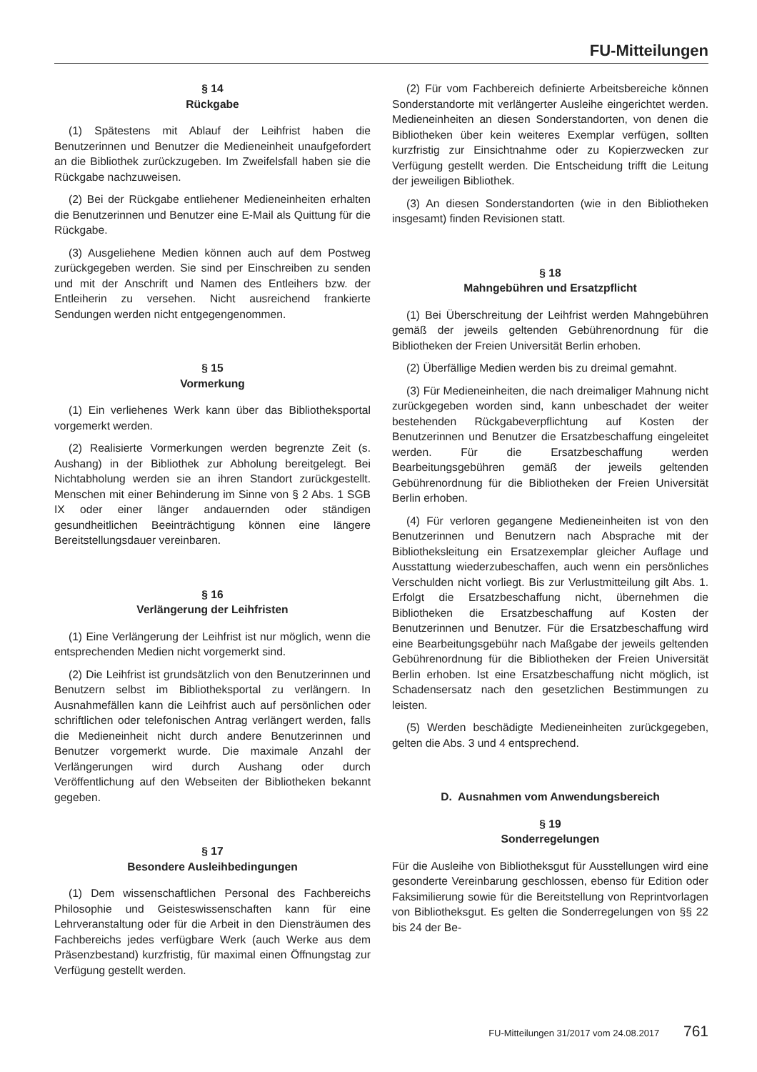FU-Mitteilungen
§ 14
Rückgabe
(1) Spätestens mit Ablauf der Leihfrist haben die Benutzerinnen und Benutzer die Medieneinheit unaufgefordert an die Bibliothek zurückzugeben. Im Zweifelsfall haben sie die Rückgabe nachzuweisen.
(2) Bei der Rückgabe entliehener Medieneinheiten erhalten die Benutzerinnen und Benutzer eine E-Mail als Quittung für die Rückgabe.
(3) Ausgeliehene Medien können auch auf dem Postweg zurückgegeben werden. Sie sind per Einschreiben zu senden und mit der Anschrift und Namen des Entleihers bzw. der Entleiherin zu versehen. Nicht ausreichend frankierte Sendungen werden nicht entgegengenommen.
§ 15
Vormerkung
(1) Ein verliehenes Werk kann über das Bibliotheksportal vorgemerkt werden.
(2) Realisierte Vormerkungen werden begrenzte Zeit (s. Aushang) in der Bibliothek zur Abholung bereitgelegt. Bei Nichtabholung werden sie an ihren Standort zurückgestellt. Menschen mit einer Behinderung im Sinne von § 2 Abs. 1 SGB IX oder einer länger andauernden oder ständigen gesundheitlichen Beeinträchtigung können eine längere Bereitstellungsdauer vereinbaren.
§ 16
Verlängerung der Leihfristen
(1) Eine Verlängerung der Leihfrist ist nur möglich, wenn die entsprechenden Medien nicht vorgemerkt sind.
(2) Die Leihfrist ist grundsätzlich von den Benutzerinnen und Benutzern selbst im Bibliotheksportal zu verlängern. In Ausnahmefällen kann die Leihfrist auch auf persönlichen oder schriftlichen oder telefonischen Antrag verlängert werden, falls die Medieneinheit nicht durch andere Benutzerinnen und Benutzer vorgemerkt wurde. Die maximale Anzahl der Verlängerungen wird durch Aushang oder durch Veröffentlichung auf den Webseiten der Bibliotheken bekannt gegeben.
§ 17
Besondere Ausleihbedingungen
(1) Dem wissenschaftlichen Personal des Fachbereichs Philosophie und Geisteswissenschaften kann für eine Lehrveranstaltung oder für die Arbeit in den Diensträumen des Fachbereichs jedes verfügbare Werk (auch Werke aus dem Präsenzbestand) kurzfristig, für maximal einen Öffnungstag zur Verfügung gestellt werden.
(2) Für vom Fachbereich definierte Arbeitsbereiche können Sonderstandorte mit verlängerter Ausleihe eingerichtet werden. Medieneinheiten an diesen Sonderstandorten, von denen die Bibliotheken über kein weiteres Exemplar verfügen, sollten kurzfristig zur Einsichtnahme oder zu Kopierzwecken zur Verfügung gestellt werden. Die Entscheidung trifft die Leitung der jeweiligen Bibliothek.
(3) An diesen Sonderstandorten (wie in den Bibliotheken insgesamt) finden Revisionen statt.
§ 18
Mahngebühren und Ersatzpflicht
(1) Bei Überschreitung der Leihfrist werden Mahngebühren gemäß der jeweils geltenden Gebührenordnung für die Bibliotheken der Freien Universität Berlin erhoben.
(2) Überfällige Medien werden bis zu dreimal gemahnt.
(3) Für Medieneinheiten, die nach dreimaliger Mahnung nicht zurückgegeben worden sind, kann unbeschadet der weiter bestehenden Rückgabeverpflichtung auf Kosten der Benutzerinnen und Benutzer die Ersatzbeschaffung eingeleitet werden. Für die Ersatzbeschaffung werden Bearbeitungsgebühren gemäß der jeweils geltenden Gebührenordnung für die Bibliotheken der Freien Universität Berlin erhoben.
(4) Für verloren gegangene Medieneinheiten ist von den Benutzerinnen und Benutzern nach Absprache mit der Bibliotheksleitung ein Ersatzexemplar gleicher Auflage und Ausstattung wiederzubeschaffen, auch wenn ein persönliches Verschulden nicht vorliegt. Bis zur Verlustmitteilung gilt Abs. 1. Erfolgt die Ersatzbeschaffung nicht, übernehmen die Bibliotheken die Ersatzbeschaffung auf Kosten der Benutzerinnen und Benutzer. Für die Ersatzbeschaffung wird eine Bearbeitungsgebühr nach Maßgabe der jeweils geltenden Gebührenordnung für die Bibliotheken der Freien Universität Berlin erhoben. Ist eine Ersatzbeschaffung nicht möglich, ist Schadensersatz nach den gesetzlichen Bestimmungen zu leisten.
(5) Werden beschädigte Medieneinheiten zurückgegeben, gelten die Abs. 3 und 4 entsprechend.
D. Ausnahmen vom Anwendungsbereich
§ 19
Sonderregelungen
Für die Ausleihe von Bibliotheksgut für Ausstellungen wird eine gesonderte Vereinbarung geschlossen, ebenso für Edition oder Faksimilierung sowie für die Bereitstellung von Reprintvorlagen von Bibliotheksgut. Es gelten die Sonderregelungen von §§ 22 bis 24 der Be-
FU-Mitteilungen 31/2017 vom 24.08.2017 761